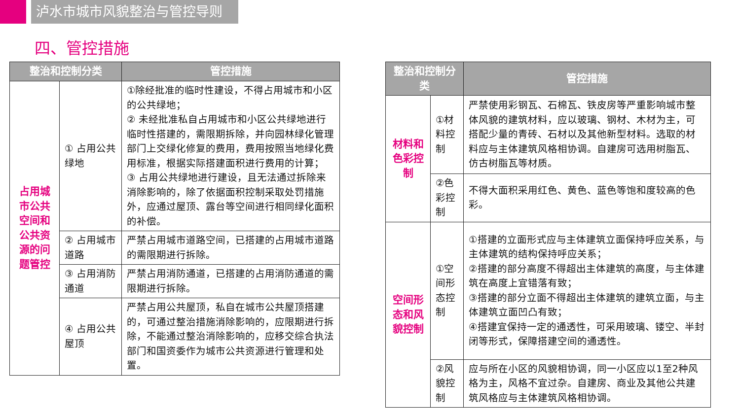泸水市城市风貌整治与管控导则
四、管控措施
| 整治和控制分类 | | 管控措施 |
| --- | --- | --- |
| 占用城市公共空间和公共资源的问题管控 | ① 占用公共绿地 | ①除经批准的临时性建设，不得占用城市和小区的公共绿地； ② 未经批准私自占用城市和小区公共绿地进行临时性搭建的，需限期拆除，并向园林绿化管理部门上交绿化修复的费用，费用按照当地绿化费用标准，根据实际搭建面积进行费用的计算； ③ 占用公共绿地进行建设，且无法通过拆除来消除影响的，除了依据面积控制采取处罚措施外，应通过屋顶、露台等空间进行相同绿化面积的补偿。 |
| | ② 占用城市道路 | 严禁占用城市道路空间，已搭建的占用城市道路的需限期进行拆除。 |
| | ③ 占用消防通道 | 严禁占用消防通道，已搭建的占用消防通道的需限期进行拆除。 |
| | ④ 占用公共屋顶 | 严禁占用公共屋顶，私自在城市公共屋顶搭建的，可通过整治措施消除影响的，应限期进行拆除，不能通过整治消除影响的，应移交综合执法部门和国资委作为城市公共资源进行管理和处置。 |
| 整治和控制分类 | | 管控措施 |
| --- | --- | --- |
| 材料和色彩控制 | ①材料控制 | 严禁使用彩钢瓦、石棉瓦、铁皮房等严重影响城市整体风貌的建筑材料，应以玻璃、钢材、木材为主，可搭配少量的青砖、石材以及其他新型材料。选取的材料应与主体建筑风格相协调。自建房可选用树脂瓦、仿古树脂瓦等材质。 |
| | ②色彩控制 | 不得大面积采用红色、黄色、蓝色等饱和度较高的色彩。 |
| 空间形态和风貌控制 | ①空间形态控制 | ①搭建的立面形式应与主体建筑立面保持呼应关系，与主体建筑的结构保持呼应关系； ②搭建的部分高度不得超出主体建筑的高度，与主体建筑在高度上宜错落有致； ③搭建的部分立面不得超出主体建筑的建筑立面，与主体建筑立面凹凸有致； ④搭建宜保持一定的通透性，可采用玻璃、镂空、半封闭等形式，保障搭建空间的通透性。 |
| | ②风貌控制 | 应与所在小区的风貌相协调，同一小区应以1至2种风格为主，风格不宜过杂。自建房、商业及其他公共建筑风格应与主体建筑风格相协调。 |